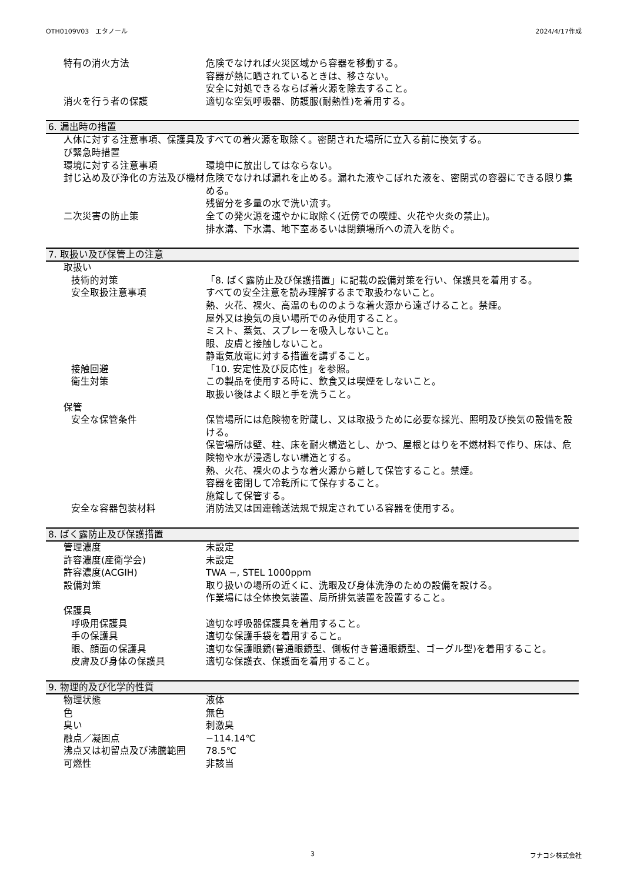OTH0109V03　エタノール 2024/4/17作成
特有の消火方法 危険でなければ火災区域から容器を移動する。
容器が熱に晒されているときは、移さない。
安全に対処できるならば着火源を除去すること。
消火を行う者の保護 適切な空気呼吸器、防護服(耐熱性)を着用する。
6. 漏出時の措置
人体に対する注意事項、保護具及び緊急時措置
すべての着火源を取除く。密閉された場所に立入る前に換気する。
環境に対する注意事項 環境中に放出してはならない。
封じ込め及び浄化の方法及び機材 危険でなければ漏れを止める。漏れた液やこぼれた液を、密閉式の容器にできる限り集める。
残留分を多量の水で洗い流す。
二次災害の防止策 全ての発火源を速やかに取除く(近傍での喫煙、火花や火炎の禁止)。
排水溝、下水溝、地下室あるいは閉鎖場所への流入を防ぐ。
7. 取扱い及び保管上の注意
取扱い
技術的対策 「8. ばく露防止及び保護措置」に記載の設備対策を行い、保護具を着用する。
安全取扱注意事項 すべての安全注意を読み理解するまで取扱わないこと。
熱、火花、裸火、高温のもののような着火源から遠ざけること。禁煙。
屋外又は換気の良い場所でのみ使用すること。
ミスト、蒸気、スプレーを吸入しないこと。
眼、皮膚と接触しないこと。
静電気放電に対する措置を講ずること。
接触回避 「10. 安定性及び反応性」を参照。
衛生対策 この製品を使用する時に、飲食又は喫煙をしないこと。
取扱い後はよく眼と手を洗うこと。
保管
安全な保管条件 保管場所には危険物を貯蔵し、又は取扱うために必要な採光、照明及び換気の設備を設ける。
保管場所は壁、柱、床を耐火構造とし、かつ、屋根とはりを不燃材料で作り、床は、危険物や水が浸透しない構造とする。
熱、火花、裸火のような着火源から離して保管すること。禁煙。
容器を密閉して冷乾所にて保存すること。
施錠して保管する。
安全な容器包装材料 消防法又は国連輸送法規で規定されている容器を使用する。
8. ばく露防止及び保護措置
管理濃度 未設定
許容濃度(産衛学会) 未設定
許容濃度(ACGIH) TWA −, STEL 1000ppm
設備対策 取り扱いの場所の近くに、洗眼及び身体洗浄のための設備を設ける。
作業場には全体換気装置、局所排気装置を設置すること。
保護具
呼吸用保護具 適切な呼吸器保護具を着用すること。
手の保護具 適切な保護手袋を着用すること。
眼、顔面の保護具 適切な保護眼鏡(普通眼鏡型、側板付き普通眼鏡型、ゴーグル型)を着用すること。
皮膚及び身体の保護具 適切な保護衣、保護面を着用すること。
9. 物理的及び化学的性質
物理状態 液体
色 無色
臭い 刺激臭
融点／凝固点 −114.14℃
沸点又は初留点及び沸騰範囲 78.5℃
可燃性 非該当
3 フナコシ株式会社